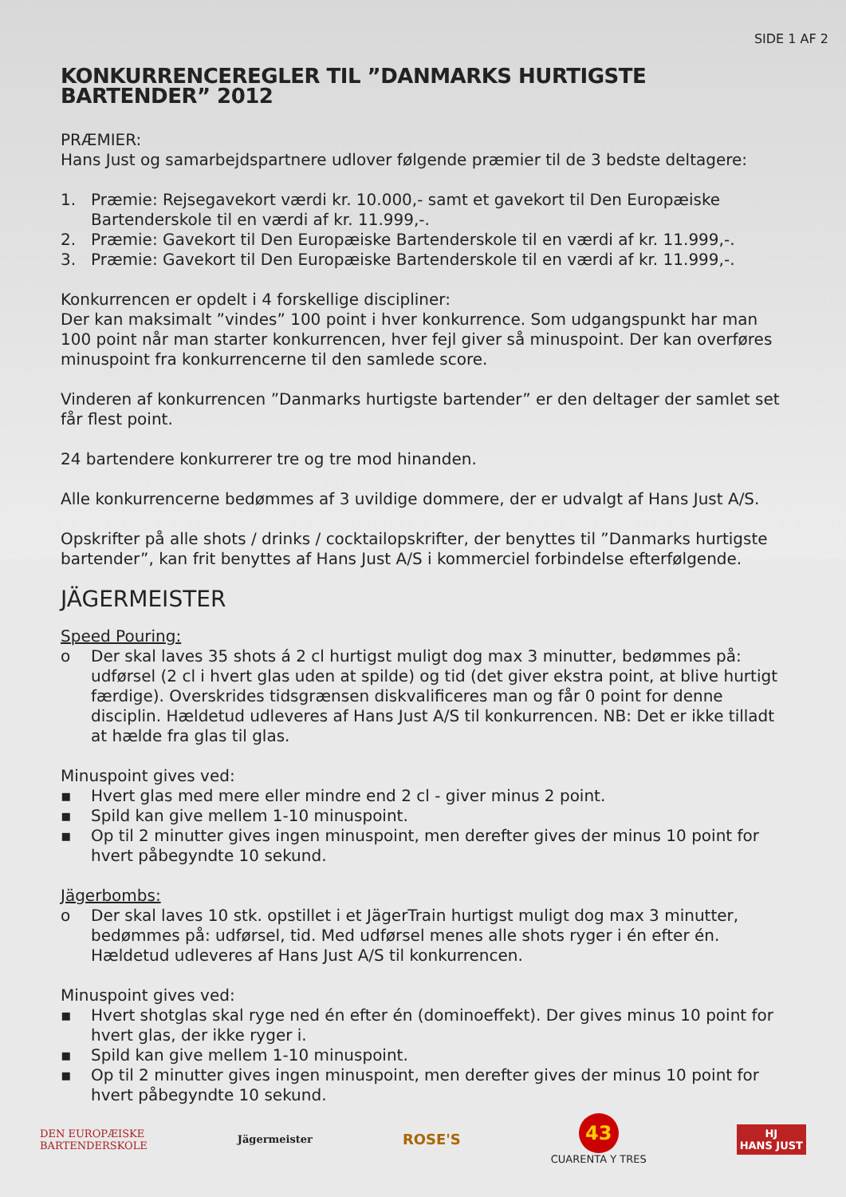SIDE 1 AF 2
KONKURRENCEREGLER TIL ”DANMARKS HURTIGSTE BARTENDER” 2012
PRÆMIER:
Hans Just og samarbejdspartnere udlover følgende præmier til de 3 bedste deltagere:
1. Præmie: Rejsegavekort værdi kr. 10.000,- samt et gavekort til Den Europæiske Bartenderskole til en værdi af kr. 11.999,-.
2. Præmie: Gavekort til Den Europæiske Bartenderskole til en værdi af kr. 11.999,-.
3. Præmie: Gavekort til Den Europæiske Bartenderskole til en værdi af kr. 11.999,-.
Konkurrencen er opdelt i 4 forskellige discipliner:
Der kan maksimalt ”vindes” 100 point i hver konkurrence. Som udgangspunkt har man 100 point når man starter konkurrencen, hver fejl giver så minuspoint. Der kan overføres minuspoint fra konkurrencerne til den samlede score.
Vinderen af konkurrencen ”Danmarks hurtigste bartender” er den deltager der samlet set får flest point.
24 bartendere konkurrerer tre og tre mod hinanden.
Alle konkurrencerne bedømmes af 3 uvildige dommere, der er udvalgt af Hans Just A/S.
Opskrifter på alle shots / drinks / cocktailopskrifter, der benyttes til ”Danmarks hurtigste bartender”, kan frit benyttes af Hans Just A/S i kommerciel forbindelse efterfølgende.
JÄGERMEISTER
Speed Pouring:
o Der skal laves 35 shots á 2 cl hurtigst muligt dog max 3 minutter, bedømmes på: udførsel (2 cl i hvert glas uden at spilde) og tid (det giver ekstra point, at blive hurtigt færdige). Overskrides tidsgrænsen diskvalificeres man og får 0 point for denne disciplin. Hældetud udleveres af Hans Just A/S til konkurrencen. NB: Det er ikke tilladt at hælde fra glas til glas.
Minuspoint gives ved:
▪ Hvert glas med mere eller mindre end 2 cl - giver minus 2 point.
▪ Spild kan give mellem 1-10 minuspoint.
▪ Op til 2 minutter gives ingen minuspoint, men derefter gives der minus 10 point for hvert påbegyndte 10 sekund.
Jägerbombs:
o Der skal laves 10 stk. opstillet i et JägerTrain hurtigst muligt dog max 3 minutter, bedømmes på: udførsel, tid. Med udførsel menes alle shots ryger i én efter én. Hældetud udleveres af Hans Just A/S til konkurrencen.
Minuspoint gives ved:
▪ Hvert shotglas skal ryge ned én efter én (dominoeffekt). Der gives minus 10 point for hvert glas, der ikke ryger i.
▪ Spild kan give mellem 1-10 minuspoint.
▪ Op til 2 minutter gives ingen minuspoint, men derefter gives der minus 10 point for hvert påbegyndte 10 sekund.
DEN EUROPÆISKE
BARTENDERSKOLE
Jägermeister
ROSE'S
43
CUARENTA Y TRES
HJ
HANS JUST